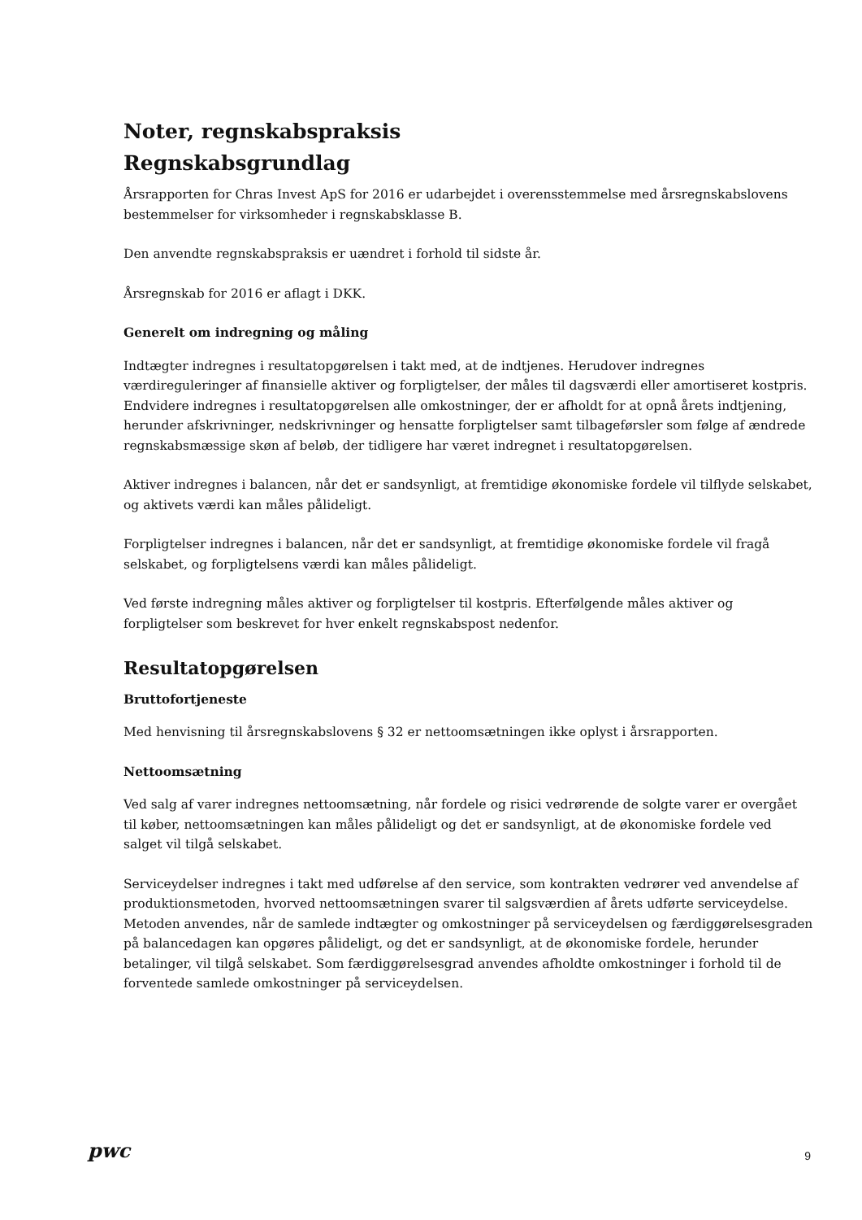Noter, regnskabspraksis
Regnskabsgrundlag
Årsrapporten for Chras Invest ApS for 2016 er udarbejdet i overensstemmelse med årsregnskabslovens bestemmelser for virksomheder i regnskabsklasse B.
Den anvendte regnskabspraksis er uændret i forhold til sidste år.
Årsregnskab for 2016 er aflagt i DKK.
Generelt om indregning og måling
Indtægter indregnes i resultatopgørelsen i takt med, at de indtjenes. Herudover indregnes værdireguleringer af finansielle aktiver og forpligtelser, der måles til dagsværdi eller amortiseret kostpris. Endvidere indregnes i resultatopgørelsen alle omkostninger, der er afholdt for at opnå årets indtjening, herunder afskrivninger, nedskrivninger og hensatte forpligtelser samt tilbageførsler som følge af ændrede regnskabsmæssige skøn af beløb, der tidligere har været indregnet i resultatopgørelsen.
Aktiver indregnes i balancen, når det er sandsynligt, at fremtidige økonomiske fordele vil tilflyde selskabet, og aktivets værdi kan måles pålideligt.
Forpligtelser indregnes i balancen, når det er sandsynligt, at fremtidige økonomiske fordele vil fragå selskabet, og forpligtelsens værdi kan måles pålideligt.
Ved første indregning måles aktiver og forpligtelser til kostpris. Efterfølgende måles aktiver og forpligtelser som beskrevet for hver enkelt regnskabspost nedenfor.
Resultatopgørelsen
Bruttofortjeneste
Med henvisning til årsregnskabslovens § 32 er nettoomsætningen ikke oplyst i årsrapporten.
Nettoomsætning
Ved salg af varer indregnes nettoomsætning, når fordele og risici vedrørende de solgte varer er overgået til køber, nettoomsætningen kan måles pålideligt og det er sandsynligt, at de økonomiske fordele ved salget vil tilgå selskabet.
Serviceydelser indregnes i takt med udførelse af den service, som kontrakten vedrører ved anvendelse af produktionsmetoden, hvorved nettoomsætningen svarer til salgsværdien af årets udførte serviceydelse. Metoden anvendes, når de samlede indtægter og omkostninger på serviceydelsen og færdiggørelsesgraden på balancedagen kan opgøres pålideligt, og det er sandsynligt, at de økonomiske fordele, herunder betalinger, vil tilgå selskabet. Som færdiggørelsesgrad anvendes afholdte omkostninger i forhold til de forventede samlede omkostninger på serviceydelsen.
pwc 9